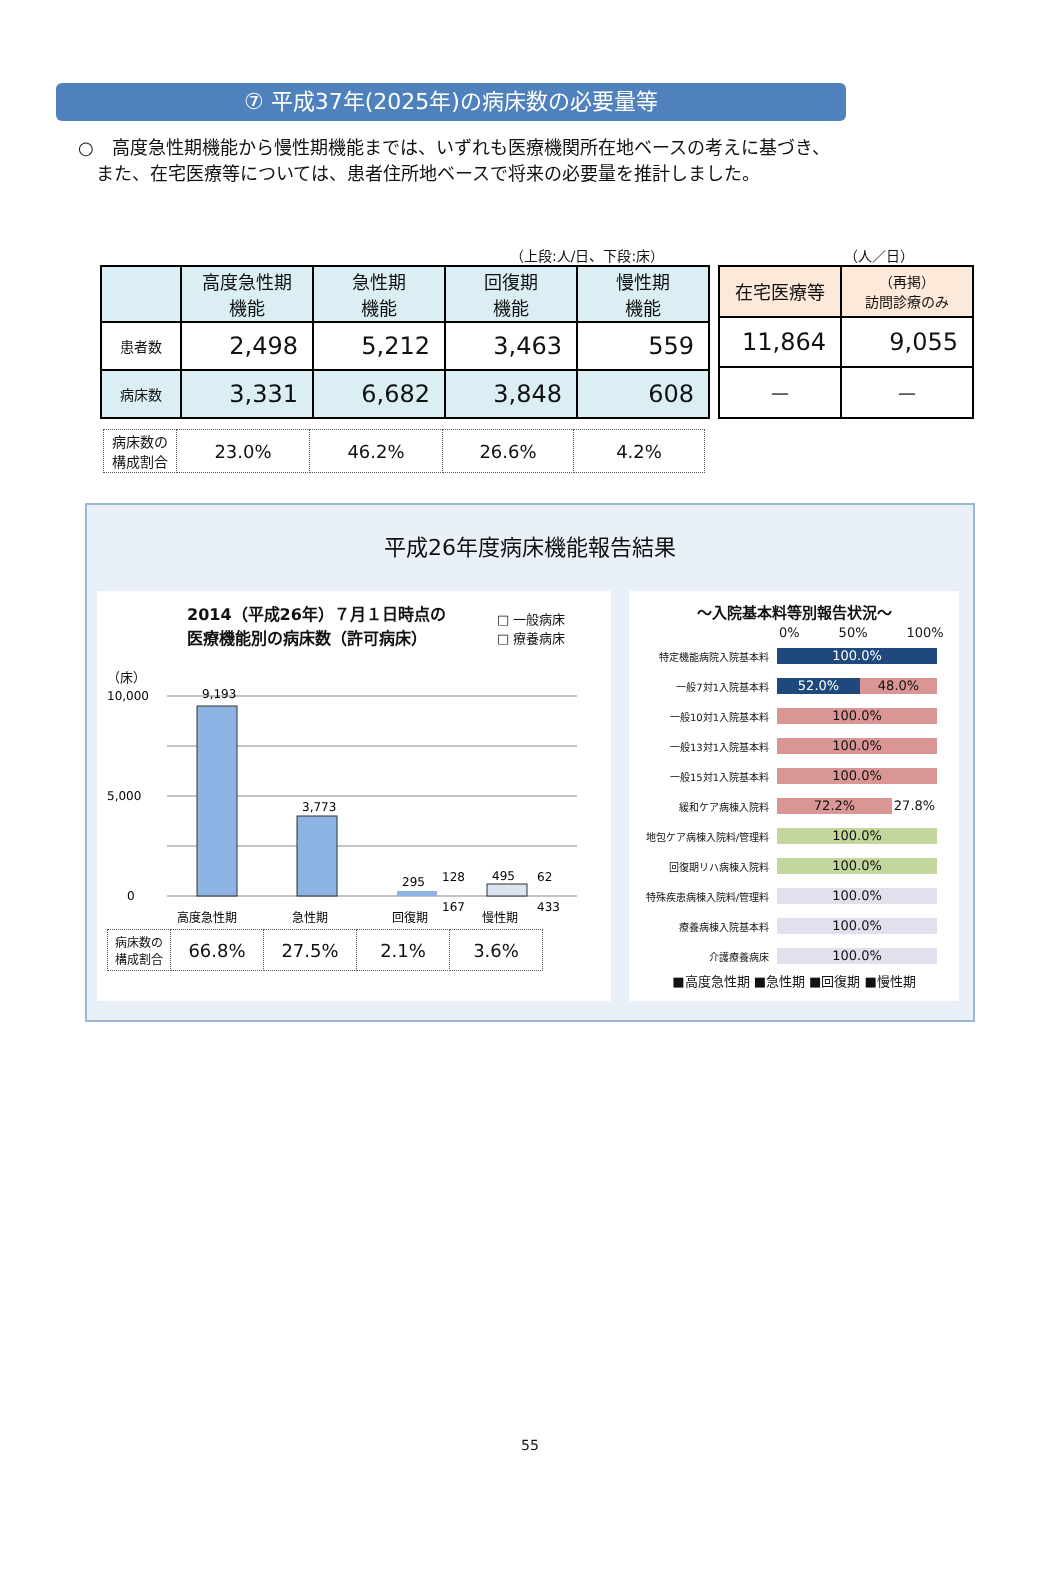⑦ 平成37年(2025年)の病床数の必要量等
○　高度急性期機能から慢性期機能までは、いずれも医療機関所在地ベースの考えに基づき、
　また、在宅医療等については、患者住所地ベースで将来の必要量を推計しました。
（上段:人/日、下段:床） （人／日）
| | 高度急性期 機能 | 急性期 機能 | 回復期 機能 | 慢性期 機能 |
| --- | --- | --- | --- | --- |
| 患者数 | 2,498 | 5,212 | 3,463 | 559 |
| 病床数 | 3,331 | 6,682 | 3,848 | 608 |
| 在宅医療等 | （再掲） 訪問診療のみ |
| --- | --- |
| 11,864 | 9,055 |
| — | — |
| 病床数の 構成割合 | 23.0% | 46.2% | 26.6% | 4.2% |
平成26年度病床機能報告結果
2014（平成26年）７月１日時点の
医療機能別の病床数（許可病床）
□ 一般病床
□ 療養病床
（床）
10,000
5,000
0
9,193
3,773
295
495
128
167
62
433
高度急性期
急性期
回復期
慢性期
| 病床数の 構成割合 | 66.8% | 27.5% | 2.1% | 3.6% |
～入院基本料等別報告状況～
0%　　　50%　　　100%
特定機能病院入院基本料
100.0%
一般7対1入院基本料
52.0% 48.0%
一般10対1入院基本料
100.0%
一般13対1入院基本料
100.0%
一般15対1入院基本料
100.0%
緩和ケア病棟入院料
72.2% 27.8%
地包ケア病棟入院料/管理料
100.0%
回復期リハ病棟入院料
100.0%
特殊疾患病棟入院料/管理料
100.0%
療養病棟入院基本料
100.0%
介護療養病床
100.0%
■高度急性期 ■急性期 ■回復期 ■慢性期
55